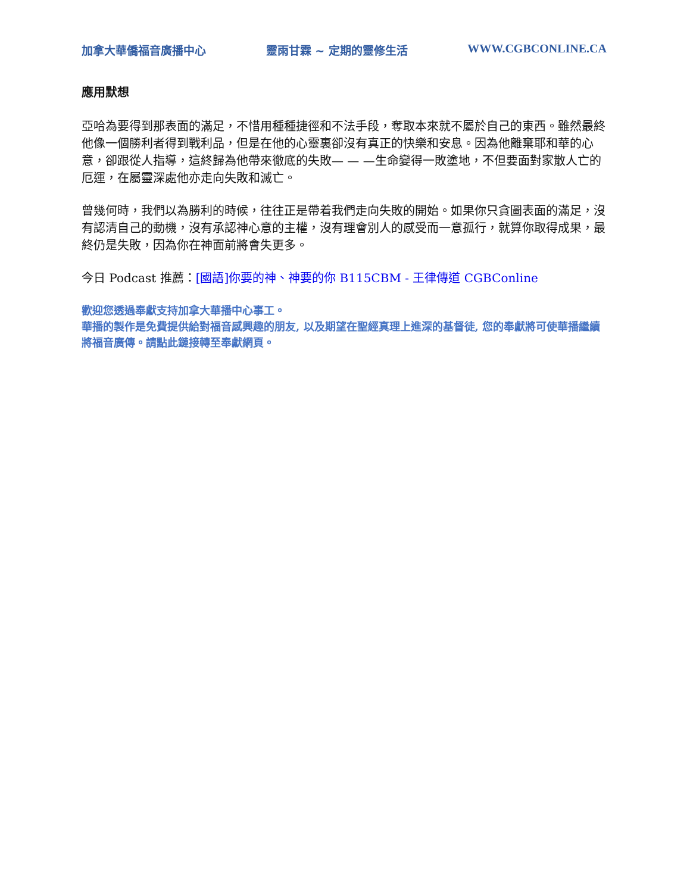加拿大華僑福音廣播中心 靈雨甘霖 ~ 定期的靈修生活 WWW.CGBCONLINE.CA
應用默想
亞哈為要得到那表面的滿足，不惜用種種捷徑和不法手段，奪取本來就不屬於自己的東西。雖然最終他像一個勝利者得到戰利品，但是在他的心靈裏卻沒有真正的快樂和安息。因為他離棄耶和華的心意，卻跟從人指導，這終歸為他帶來徹底的失敗— — —生命變得一敗塗地，不但要面對家散人亡的厄運，在屬靈深處他亦走向失敗和滅亡。
曾幾何時，我們以為勝利的時候，往往正是帶着我們走向失敗的開始。如果你只貪圖表面的滿足，沒有認清自己的動機，沒有承認神心意的主權，沒有理會別人的感受而一意孤行，就算你取得成果，最終仍是失敗，因為你在神面前將會失更多。
今日 Podcast 推薦：[國語]你要的神、神要的你 B115CBM - 王律傳道 CGBConline
歡迎您透過奉獻支持加拿大華播中心事工。
華播的製作是免費提供給對福音感興趣的朋友, 以及期望在聖經真理上進深的基督徒, 您的奉獻將可使華播繼續將福音廣傳。請點此鏈接轉至奉獻網頁。